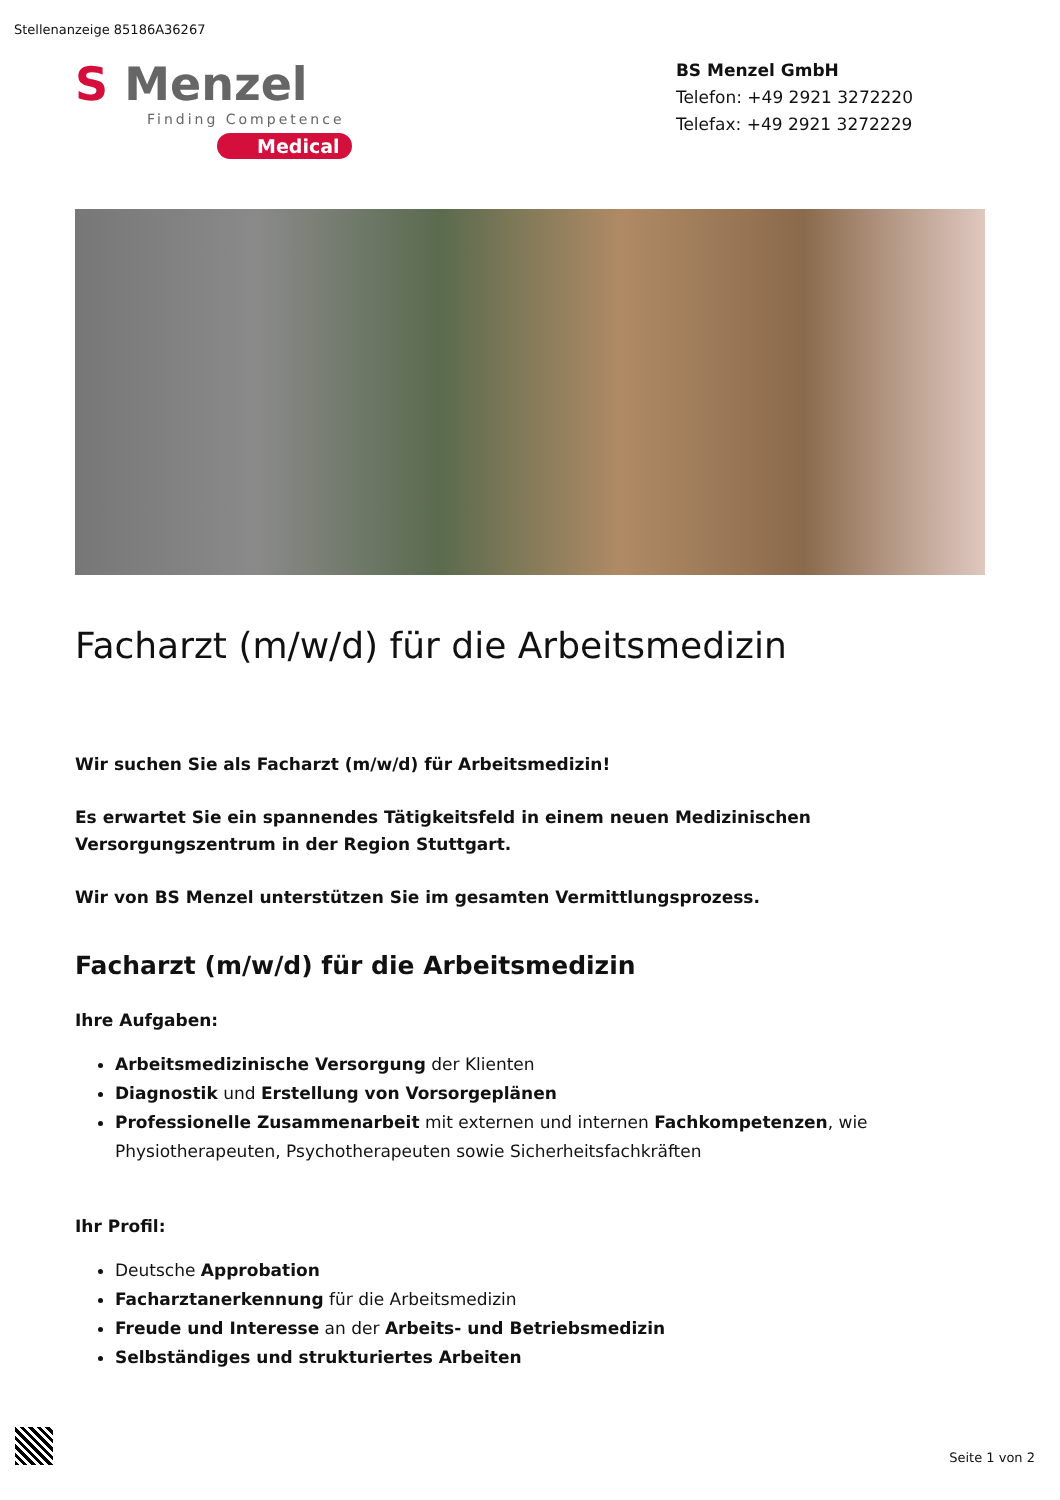Stellenanzeige 85186A36267
S Menzel
Finding Competence
Medical
BS Menzel GmbH
Telefon: +49 2921 3272220
Telefax: +49 2921 3272229
Facharzt (m/w/d) für die Arbeitsmedizin
Wir suchen Sie als Facharzt (m/w/d) für Arbeitsmedizin!
Es erwartet Sie ein spannendes Tätigkeitsfeld in einem neuen Medizinischen Versorgungszentrum in der Region Stuttgart.
Wir von BS Menzel unterstützen Sie im gesamten Vermittlungsprozess.
Facharzt (m/w/d) für die Arbeitsmedizin
Ihre Aufgaben:
Arbeitsmedizinische Versorgung der Klienten
Diagnostik und Erstellung von Vorsorgeplänen
Professionelle Zusammenarbeit mit externen und internen Fachkompetenzen, wie Physiotherapeuten, Psychotherapeuten sowie Sicherheitsfachkräften
Ihr Profil:
Deutsche Approbation
Facharztanerkennung für die Arbeitsmedizin
Freude und Interesse an der Arbeits- und Betriebsmedizin
Selbständiges und strukturiertes Arbeiten
Seite 1 von 2